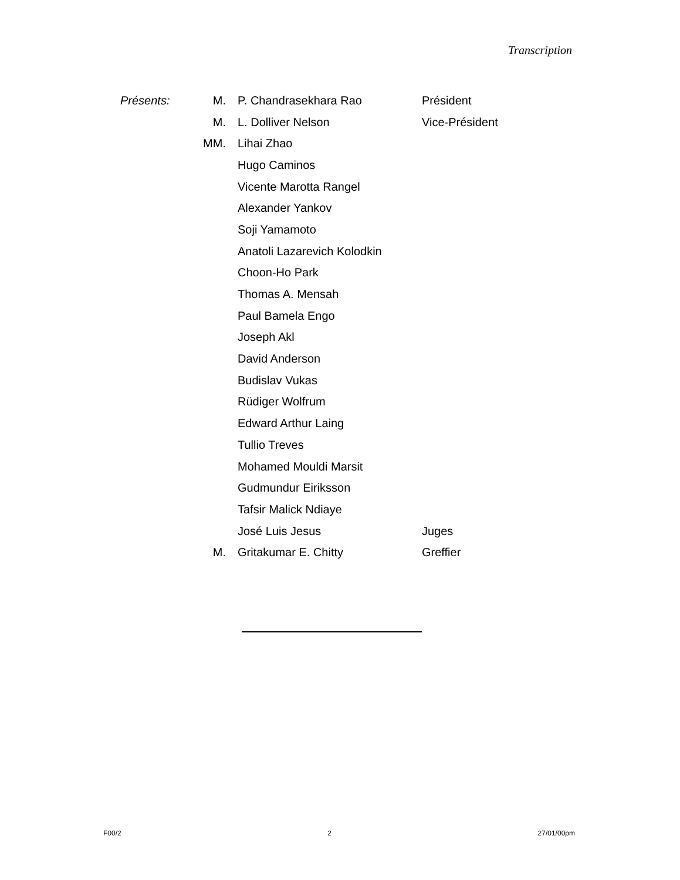Transcription
| Présents: | M. | P. Chandrasekhara Rao | Président |
| | M. | L. Dolliver Nelson | Vice-Président |
| | MM. | Lihai Zhao | |
| | | Hugo Caminos | |
| | | Vicente Marotta Rangel | |
| | | Alexander Yankov | |
| | | Soji Yamamoto | |
| | | Anatoli Lazarevich Kolodkin | |
| | | Choon-Ho Park | |
| | | Thomas A. Mensah | |
| | | Paul Bamela Engo | |
| | | Joseph Akl | |
| | | David Anderson | |
| | | Budislav Vukas | |
| | | Rüdiger Wolfrum | |
| | | Edward Arthur Laing | |
| | | Tullio Treves | |
| | | Mohamed Mouldi Marsit | |
| | | Gudmundur Eiriksson | |
| | | Tafsir Malick Ndiaye | |
| | | José Luis Jesus | Juges |
| | M. | Gritakumar E. Chitty | Greffier |
F00/2 2 27/01/00pm